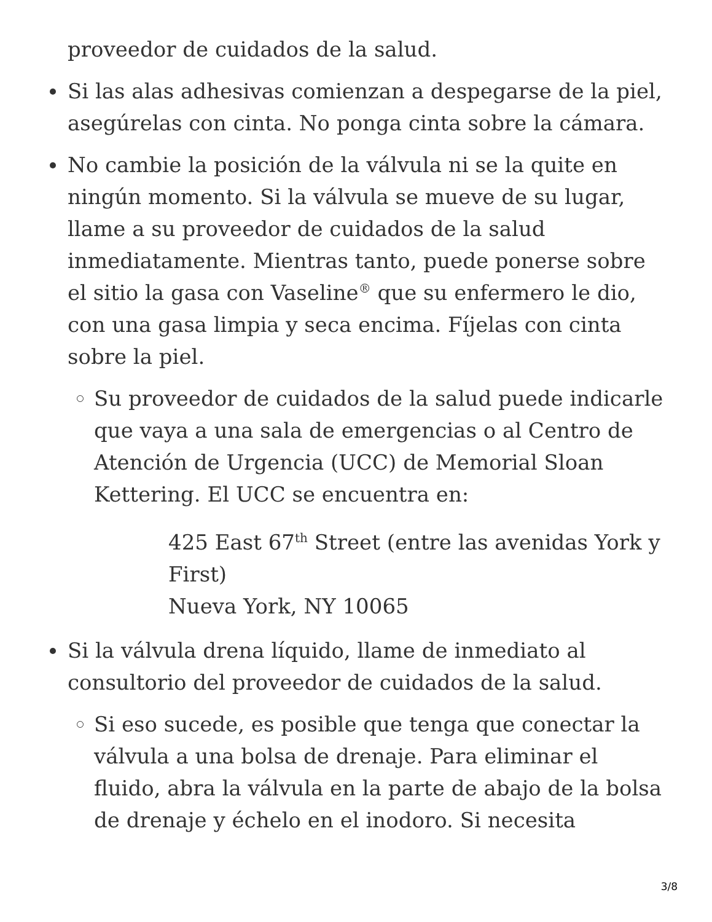proveedor de cuidados de la salud.
Si las alas adhesivas comienzan a despegarse de la piel, asegúrelas con cinta. No ponga cinta sobre la cámara.
No cambie la posición de la válvula ni se la quite en ningún momento. Si la válvula se mueve de su lugar, llame a su proveedor de cuidados de la salud inmediatamente. Mientras tanto, puede ponerse sobre el sitio la gasa con Vaseline<sup>®</sup> que su enfermero le dio, con una gasa limpia y seca encima. Fíjelas con cinta sobre la piel.
Su proveedor de cuidados de la salud puede indicarle que vaya a una sala de emergencias o al Centro de Atención de Urgencia (UCC) de Memorial Sloan Kettering. El UCC se encuentra en:
425 East 67<sup>th</sup> Street (entre las avenidas York y First)
Nueva York, NY 10065
Si la válvula drena líquido, llame de inmediato al consultorio del proveedor de cuidados de la salud.
Si eso sucede, es posible que tenga que conectar la válvula a una bolsa de drenaje. Para eliminar el fluido, abra la válvula en la parte de abajo de la bolsa de drenaje y échelo en el inodoro. Si necesita
3/8